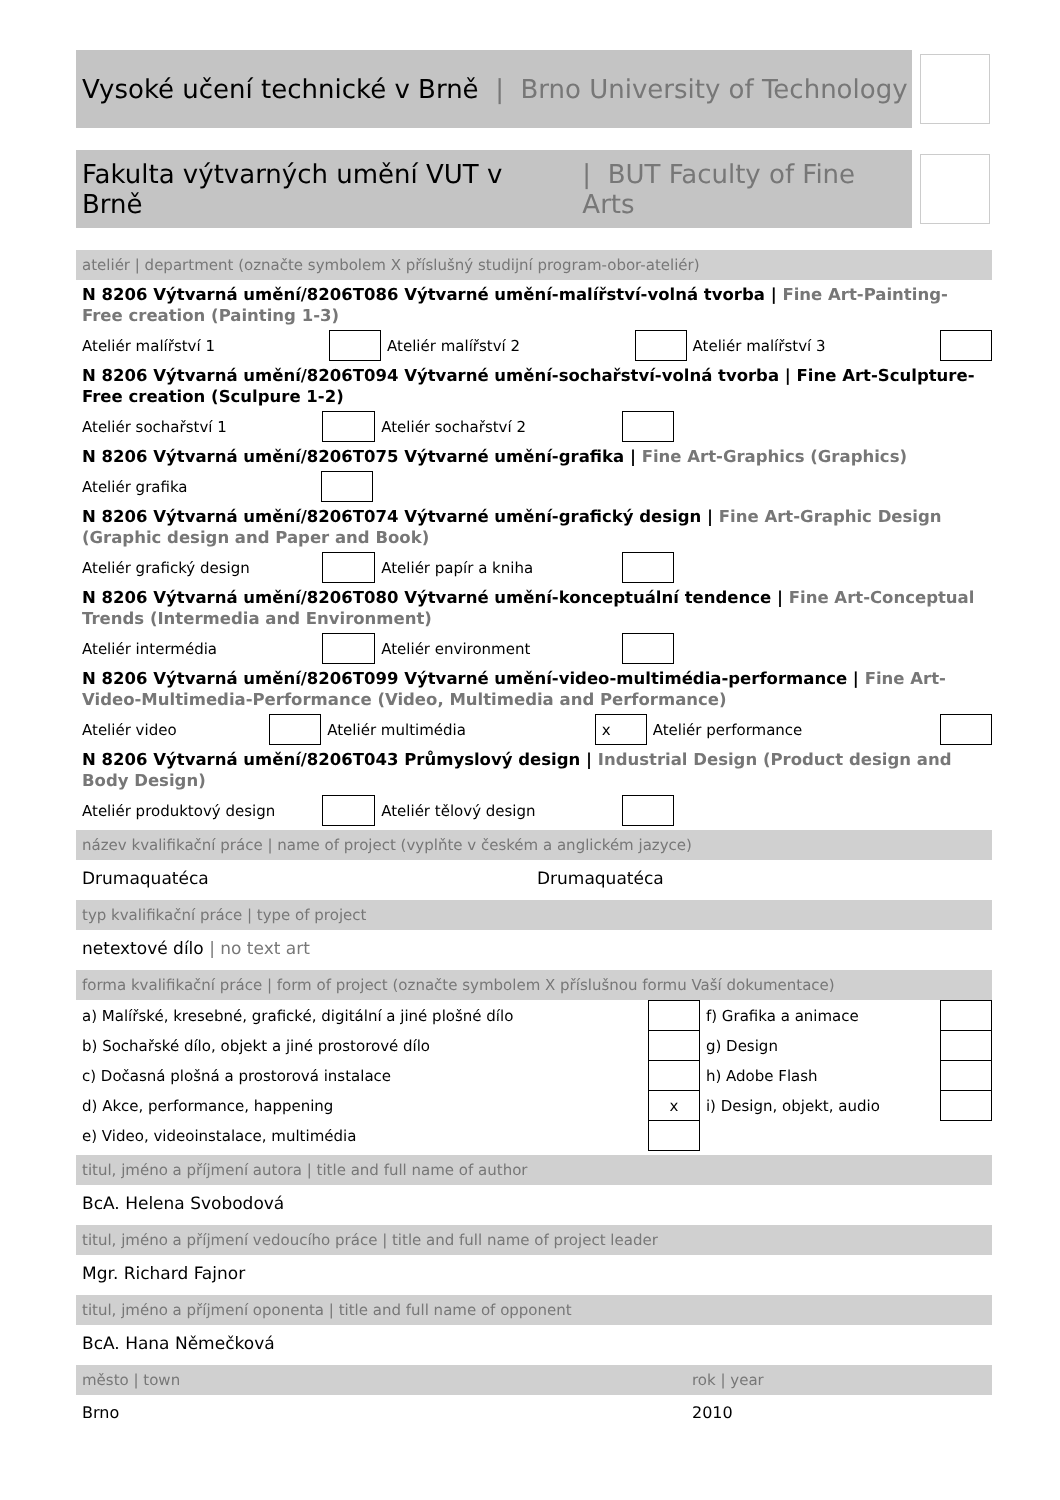Vysoké učení technické v Brně | Brno University of Technology
Fakulta výtvarných umění VUT v Brně | BUT Faculty of Fine Arts
ateliér | department (označte symbolem X příslušný studijní program-obor-ateliér)
N 8206 Výtvarná umění/8206T086 Výtvarné umění-malířství-volná tvorba | Fine Art-Painting-Free creation (Painting 1-3)
| Ateliér malířství 1 | | Ateliér malířství 2 | | Ateliér malířství 3 | |
N 8206 Výtvarná umění/8206T094 Výtvarné umění-sochařství-volná tvorba | Fine Art-Sculpture-Free creation (Sculpure 1-2)
| Ateliér sochařství 1 | | Ateliér sochařství 2 | | |
N 8206 Výtvarná umění/8206T075 Výtvarné umění-grafika | Fine Art-Graphics (Graphics)
| Ateliér grafika | | |
N 8206 Výtvarná umění/8206T074 Výtvarné umění-grafický design | Fine Art-Graphic Design (Graphic design and Paper and Book)
| Ateliér grafický design | | Ateliér papír a kniha | | |
N 8206 Výtvarná umění/8206T080 Výtvarné umění-konceptuální tendence | Fine Art-Conceptual Trends (Intermedia and Environment)
| Ateliér intermédia | | Ateliér environment | | |
N 8206 Výtvarná umění/8206T099 Výtvarné umění-video-multimédia-performance | Fine Art-Video-Multimedia-Performance (Video, Multimedia and Performance)
| Ateliér video | | Ateliér multimédia | x | Ateliér performance | |
N 8206 Výtvarná umění/8206T043 Průmyslový design | Industrial Design (Product design and Body Design)
| Ateliér produktový design | | Ateliér tělový design | | |
název kvalifikační práce | name of project (vyplňte v českém a anglickém jazyce)
Drumaquatéca Drumaquatéca
typ kvalifikační práce | type of project
netextové dílo | no text art
forma kvalifikační práce | form of project (označte symbolem X příslušnou formu Vaší dokumentace)
| a) Malířské, kresebné, grafické, digitální a jiné plošné dílo | | f) Grafika a animace | |
| b) Sochařské dílo, objekt a jiné prostorové dílo | | g) Design | |
| c) Dočasná plošná a prostorová instalace | | h) Adobe Flash | |
| d) Akce, performance, happening | x | i) Design, objekt, audio | |
| e) Video, videoinstalace, multimédia | | | |
titul, jméno a příjmení autora | title and full name of author
BcA. Helena Svobodová
titul, jméno a příjmení vedoucího práce | title and full name of project leader
Mgr. Richard Fajnor
titul, jméno a příjmení oponenta | title and full name of opponent
BcA. Hana Němečková
město | town rok | year
Brno 2010